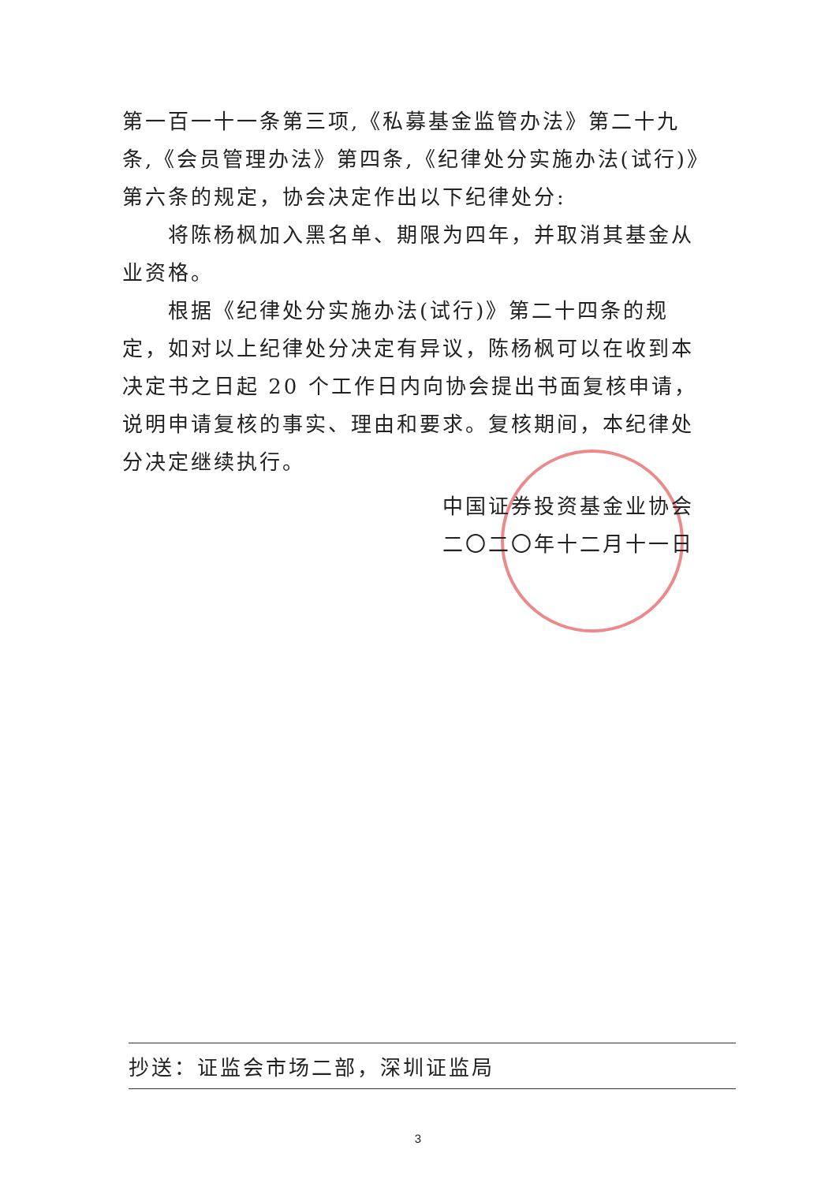第一百一十一条第三项,《私募基金监管办法》第二十九条,《会员管理办法》第四条,《纪律处分实施办法(试行)》第六条的规定，协会决定作出以下纪律处分:
将陈杨枫加入黑名单、期限为四年，并取消其基金从业资格。
根据《纪律处分实施办法(试行)》第二十四条的规定，如对以上纪律处分决定有异议，陈杨枫可以在收到本决定书之日起 20 个工作日内向协会提出书面复核申请，说明申请复核的事实、理由和要求。复核期间，本纪律处分决定继续执行。
中国证券投资基金业协会
二〇二〇年十二月十一日
抄送：证监会市场二部，深圳证监局
3